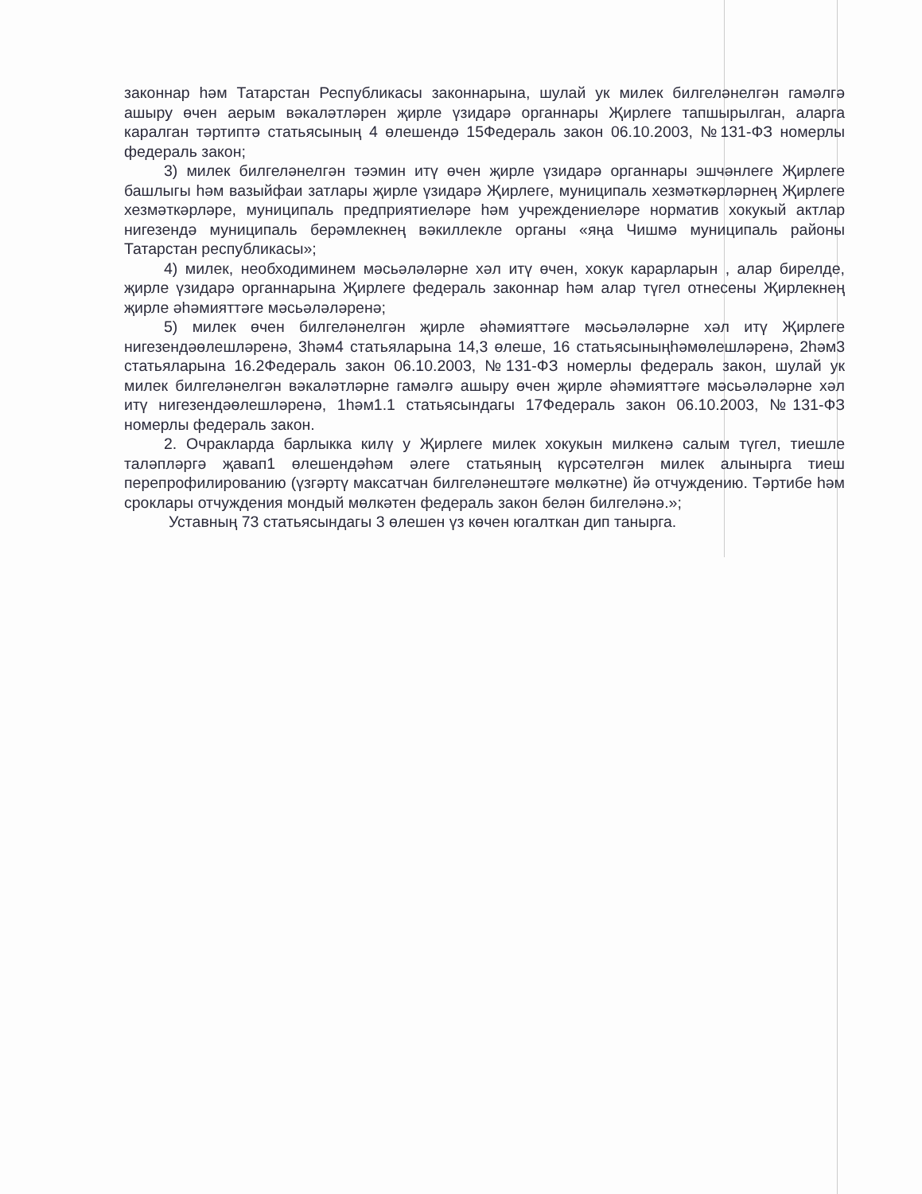законнар һәм Татарстан Республикасы законнарына, шулай ук милек билгеләнелгән гамәлгә ашыру өчен аерым вәкаләтләрен җирле үзидарә органнары Җирлеге тапшырылган, аларга каралган тәртиптә статьясының 4 өлешендә 15Федераль закон 06.10.2003, №131-ФЗ номерлы федераль закон;
3) милек билгеләнелгән тәэмин итү өчен җирле үзидарә органнары эшчәнлеге Җирлеге башлыгы һәм вазыйфаи затлары җирле үзидарә Җирлеге, муниципаль хезмәткәрләрнең Җирлеге хезмәткәрләре, муниципаль предприятиеләре һәм учреждениеләре норматив хокукый актлар нигезендә муниципаль берәмлекнең вәкиллекле органы «яңа Чишмә муниципаль районы Татарстан республикасы»;
4) милек, необходиминем мәсьәләләрне хәл итү өчен, хокук карарларын , алар бирелде, җирле үзидарә органнарына Җирлеге федераль законнар һәм алар түгел отнесены Җирлекнең җирле әһәмияттәге мәсьәләләренә;
5) милек өчен билгеләнелгән җирле әһәмияттәге мәсьәләләрне хәл итү Җирлеге нигезендәөлешләренә, 3һәм4 статьяларына 14,3 өлеше, 16 статьясыныңһәмөлешләренә, 2һәм3 статьяларына 16.2Федераль закон 06.10.2003, №131-ФЗ номерлы федераль закон, шулай ук милек билгеләнелгән вәкаләтләрне гамәлгә ашыру өчен җирле әһәмияттәге мәсьәләләрне хәл итү нигезендәөлешләренә, 1һәм1.1 статьясындагы 17Федераль закон 06.10.2003, №131-ФЗ номерлы федераль закон.
2. Очракларда барлыкка килү у Җирлеге милек хокукын милкенә салым түгел, тиешле таләпләргә җавап1 өлешендәһәм әлеге статьяның күрсәтелгән милек алынырга тиеш перепрофилированию (үзгәртү максатчан билгеләнештәге мөлкәтне) йә отчуждению. Тәртибе һәм сроклары отчуждения мондый мөлкәтен федераль закон белән билгеләнә.»;
Уставның 73 статьясындагы 3 өлешен үз көчен югалткан дип танырга.